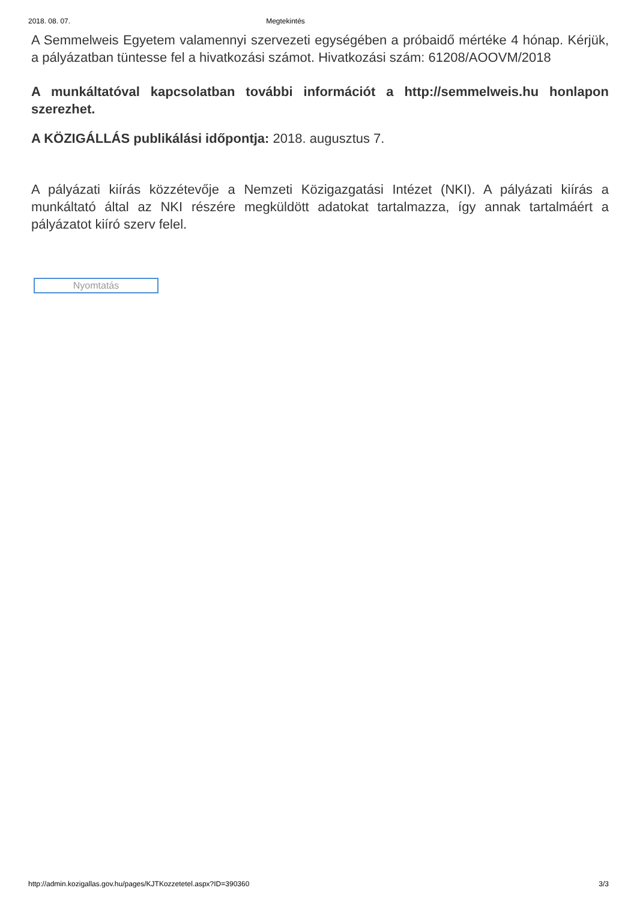2018. 08. 07. Megtekintés
A Semmelweis Egyetem valamennyi szervezeti egységében a próbaidő mértéke 4 hónap. Kérjük, a pályázatban tüntesse fel a hivatkozási számot. Hivatkozási szám: 61208/AOOVM/2018
A munkáltatóval kapcsolatban további információt a http://semmelweis.hu honlapon szerezhet.
A KÖZIGÁLLÁS publikálási időpontja: 2018. augusztus 7.
A pályázati kiírás közzétevője a Nemzeti Közigazgatási Intézet (NKI). A pályázati kiírás a munkáltató által az NKI részére megküldött adatokat tartalmazza, így annak tartalmáért a pályázatot kiíró szerv felel.
Nyomtatás
http://admin.kozigallas.gov.hu/pages/KJTKozzetetel.aspx?ID=390360 3/3